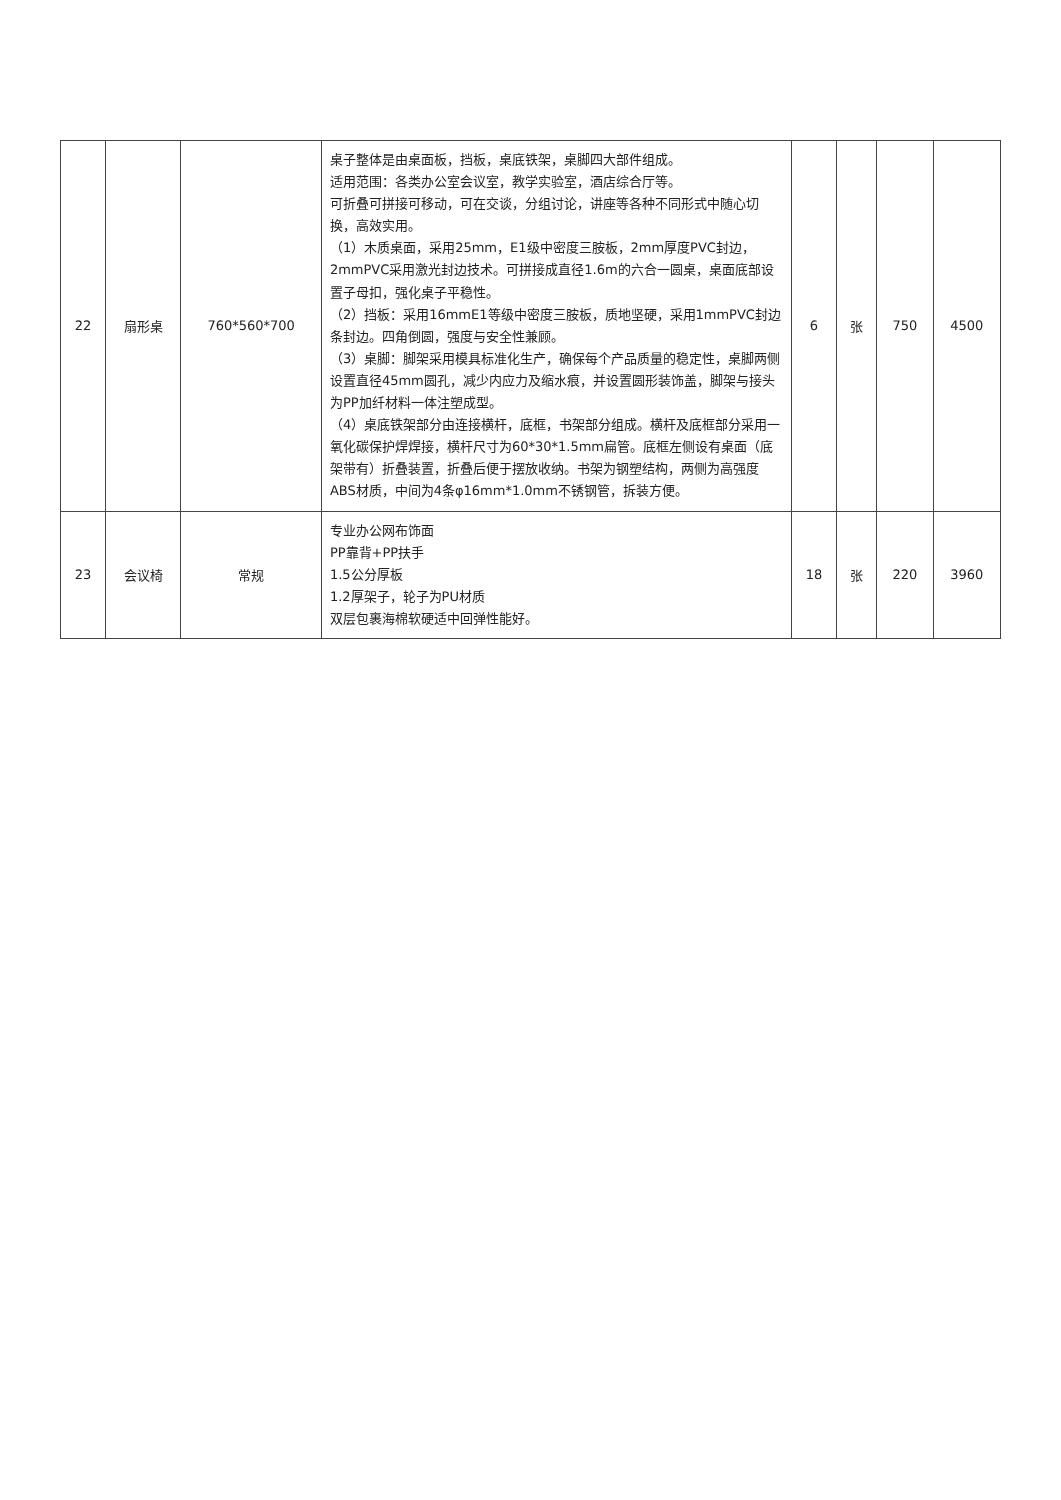| 22 | 扇形桌 | 760*560*700 | 桌子整体是由桌面板，挡板，桌底铁架，桌脚四大部件组成。 适用范围：各类办公室会议室，教学实验室，酒店综合厅等。 可折叠可拼接可移动，可在交谈，分组讨论，讲座等各种不同形式中随心切换，高效实用。 （1）木质桌面，采用25mm，E1级中密度三胺板，2mm厚度PVC封边，2mmPVC采用激光封边技术。可拼接成直径1.6m的六合一圆桌，桌面底部设置子母扣，强化桌子平稳性。 （2）挡板：采用16mmE1等级中密度三胺板，质地坚硬，采用1mmPVC封边条封边。四角倒圆，强度与安全性兼顾。 （3）桌脚：脚架采用模具标准化生产，确保每个产品质量的稳定性，桌脚两侧设置直径45mm圆孔，减少内应力及缩水痕，并设置圆形装饰盖，脚架与接头为PP加纤材料一体注塑成型。 （4）桌底铁架部分由连接横杆，底框，书架部分组成。横杆及底框部分采用一氧化碳保护焊焊接，横杆尺寸为60*30*1.5mm扁管。底框左侧设有桌面（底架带有）折叠装置，折叠后便于摆放收纳。书架为钢塑结构，两侧为高强度ABS材质，中间为4条φ16mm*1.0mm不锈钢管，拆装方便。 | 6 | 张 | 750 | 4500 |
| 23 | 会议椅 | 常规 | 专业办公网布饰面 PP靠背+PP扶手 1.5公分厚板 1.2厚架子，轮子为PU材质 双层包裹海棉软硬适中回弹性能好。 | 18 | 张 | 220 | 3960 |